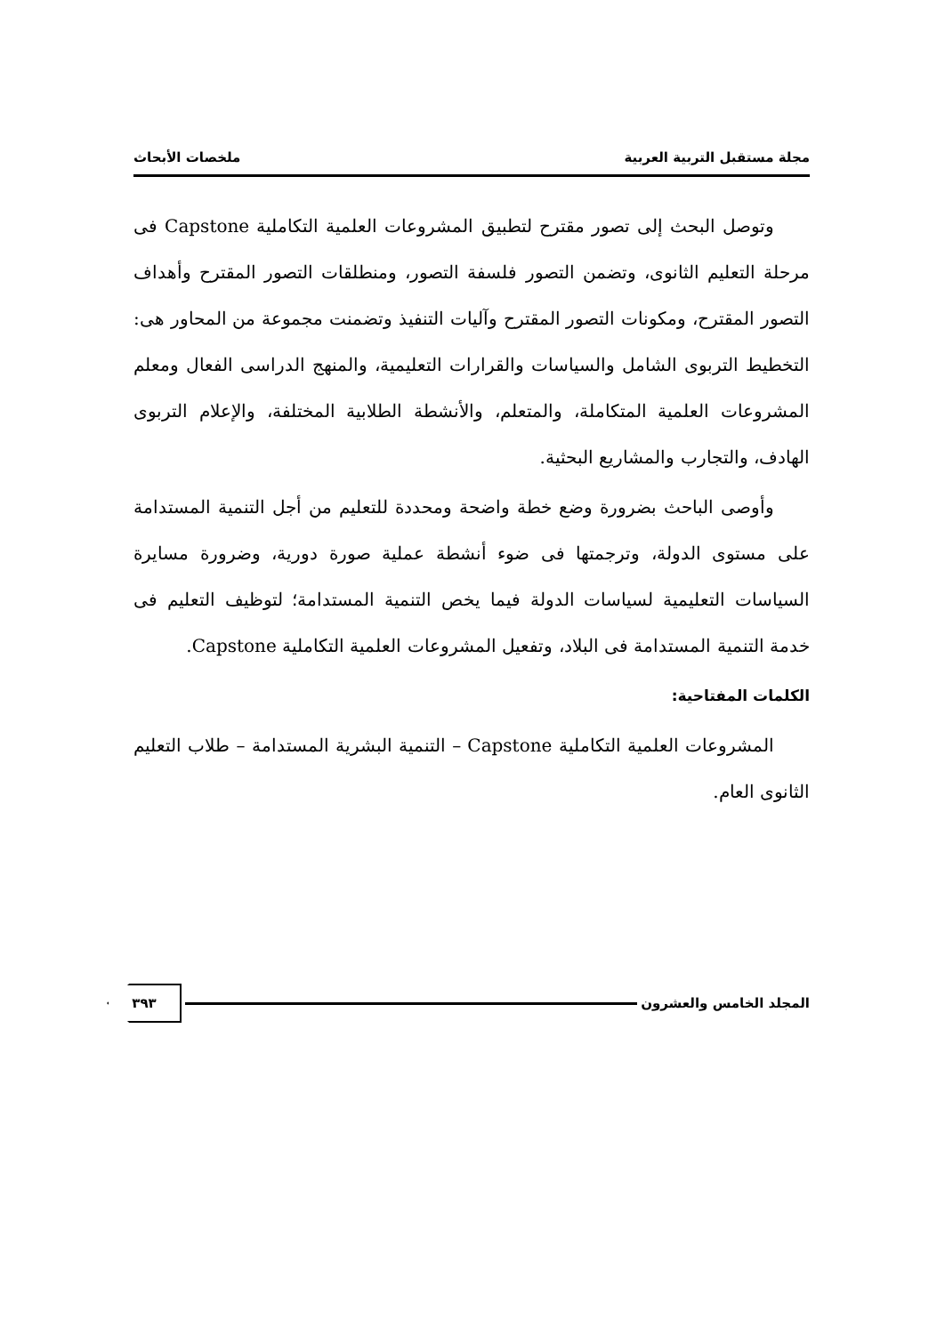مجلة مستقبل التربية العربية ملخصات الأبحاث
وتوصل البحث إلى تصور مقترح لتطبيق المشروعات العلمية التكاملية Capstone فى مرحلة التعليم الثانوى، وتضمن التصور فلسفة التصور، ومنطلقات التصور المقترح وأهداف التصور المقترح، ومكونات التصور المقترح وآليات التنفيذ وتضمنت مجموعة من المحاور هى: التخطيط التربوى الشامل والسياسات والقرارات التعليمية، والمنهج الدراسى الفعال ومعلم المشروعات العلمية المتكاملة، والمتعلم، والأنشطة الطلابية المختلفة، والإعلام التربوى الهادف، والتجارب والمشاريع البحثية.
وأوصى الباحث بضرورة وضع خطة واضحة ومحددة للتعليم من أجل التنمية المستدامة على مستوى الدولة، وترجمتها فى ضوء أنشطة عملية صورة دورية، وضرورة مسايرة السياسات التعليمية لسياسات الدولة فيما يخص التنمية المستدامة؛ لتوظيف التعليم فى خدمة التنمية المستدامة فى البلاد، وتفعيل المشروعات العلمية التكاملية Capstone.
الكلمات المفتاحية:
المشروعات العلمية التكاملية Capstone – التنمية البشرية المستدامة – طلاب التعليم الثانوى العام.
المجلد الخامس والعشرون ٣٩٣